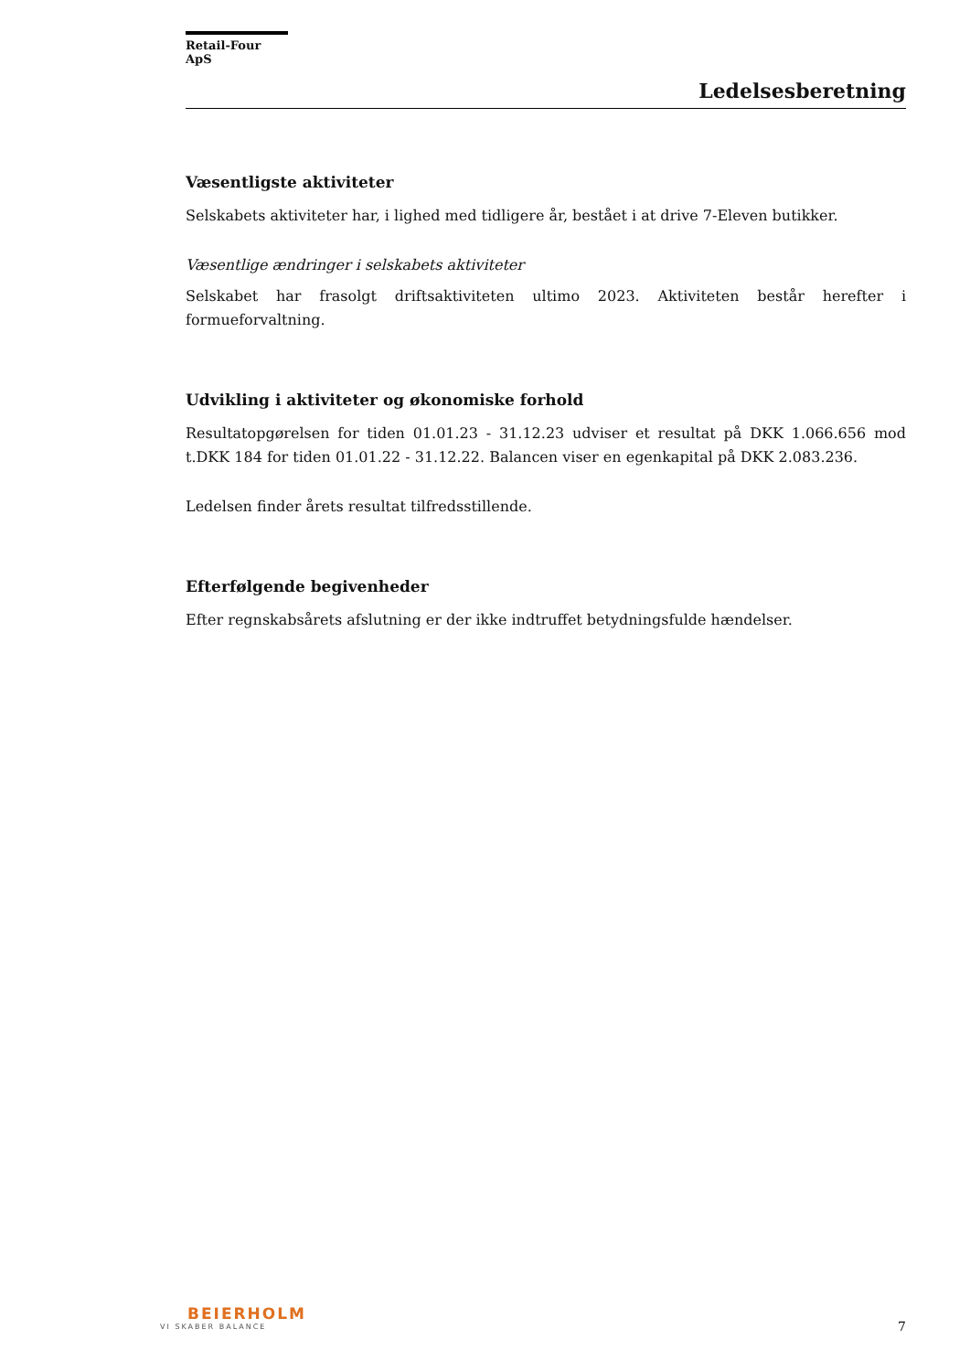Retail-Four ApS
Ledelsesberetning
Væsentligste aktiviteter
Selskabets aktiviteter har, i lighed med tidligere år, bestået i at drive 7-Eleven butikker.
Væsentlige ændringer i selskabets aktiviteter
Selskabet har frasolgt driftsaktiviteten ultimo 2023. Aktiviteten består herefter i formueforvaltning.
Udvikling i aktiviteter og økonomiske forhold
Resultatopgørelsen for tiden 01.01.23 - 31.12.23 udviser et resultat på DKK 1.066.656 mod t.DKK 184 for tiden 01.01.22 - 31.12.22. Balancen viser en egenkapital på DKK 2.083.236.
Ledelsen finder årets resultat tilfredsstillende.
Efterfølgende begivenheder
Efter regnskabsårets afslutning er der ikke indtruffet betydningsfulde hændelser.
BEIERHOLM
VI SKABER BALANCE
7